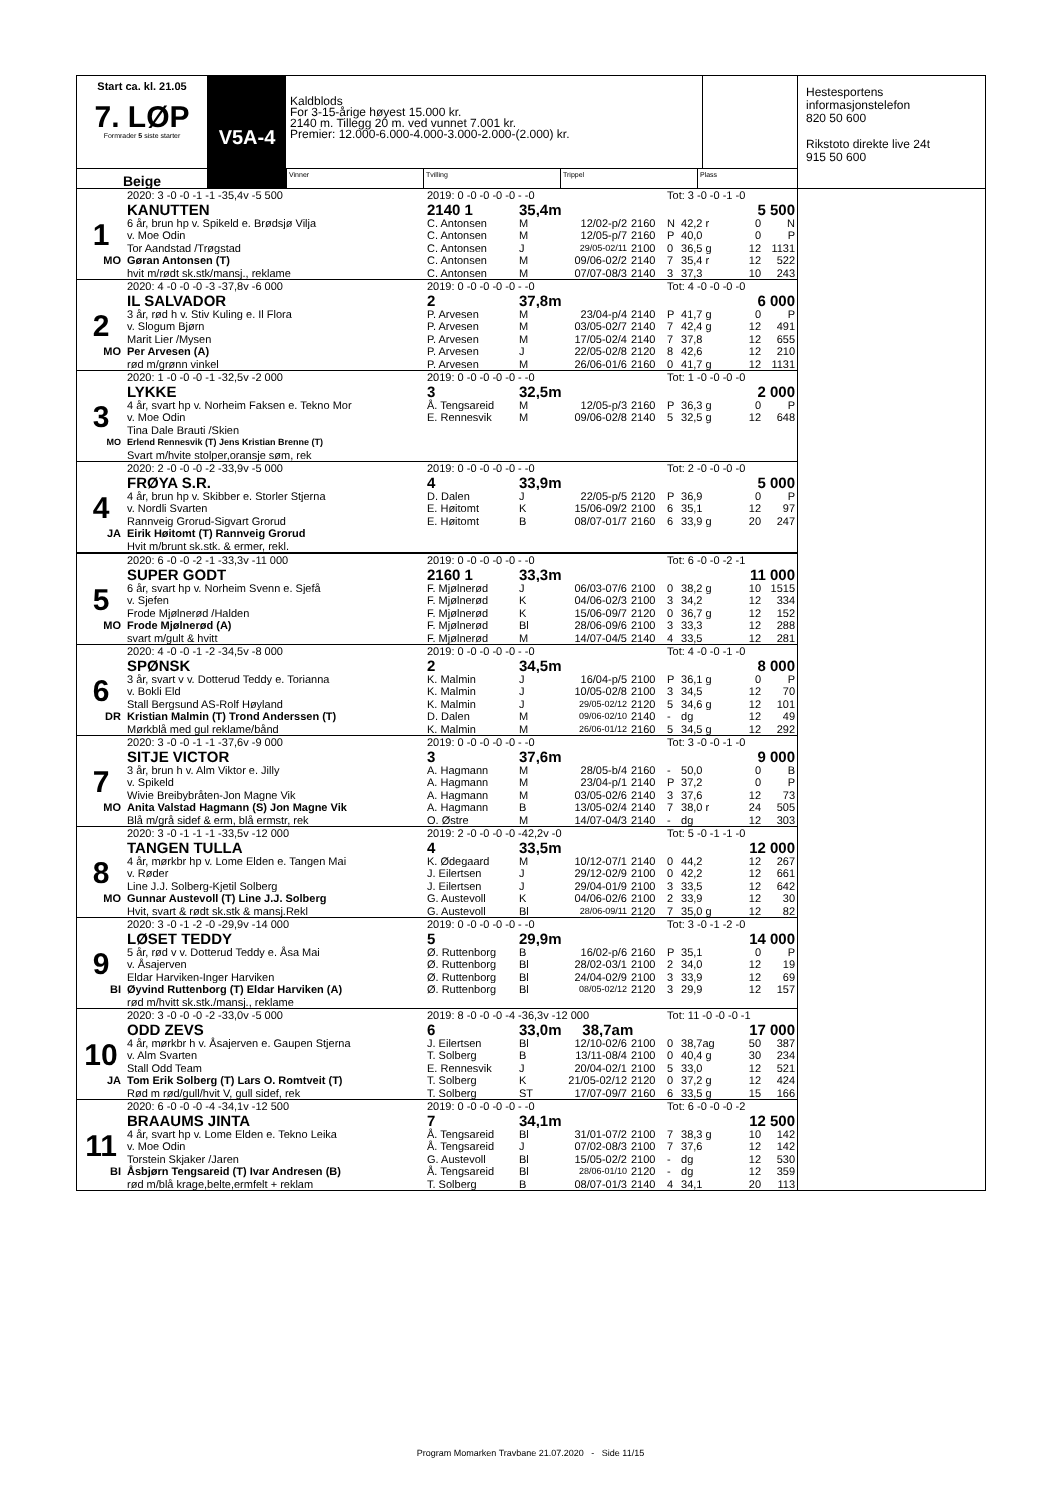Start ca. kl. 21.05
7. LØP
Formrader 5 siste starter
V5A-4
Kaldblods
For 3-15-årige høyest 15.000 kr.
2140 m. Tillegg 20 m. ved vunnet 7.001 kr.
Premier: 12.000-6.000-4.000-3.000-2.000-(2.000) kr.
Beige
Vinner Tvilling Trippel Plass
| | 2020: 3 -0 -0 -1 -1 -35,4v -5 500 | 2019: 0 -0 -0 -0 -0 - -0 | | | | Tot: 3 -0 -0 -1 -0 | | | |
| | KANUTTEN | 2140 1 | 35,4m | | | 5 500 | | | |
| 1 | 6 år, brun hp v. Spikeld e. Brødsjø Vilja | C. Antonsen | M | 12/02-p/2 | 2160 | N | 42,2 r | 0 | N |
| | v. Moe Odin | C. Antonsen | M | 12/05-p/7 | 2160 | P | 40,0 | 0 | P |
| | Tor Aandstad /Trøgstad | C. Antonsen | J | 29/05-02/11 | 2100 | 0 | 36,5 g | 12 | 1131 |
| MO | Gøran Antonsen (T) | C. Antonsen | M | 09/06-02/2 | 2140 | 7 | 35,4 r | 12 | 522 |
| | hvit m/rødt sk.stk/mansj., reklame | C. Antonsen | M | 07/07-08/3 | 2140 | 3 | 37,3 | 10 | 243 |
| | 2020: 4 -0 -0 -0 -3 -37,8v -6 000 | 2019: 0 -0 -0 -0 -0 - -0 | | | | Tot: 4 -0 -0 -0 -0 | | | |
| | IL SALVADOR | 2 | 37,8m | | | 6 000 | | | |
| 2 | 3 år, rød h v. Stiv Kuling e. Il Flora | P. Arvesen | M | 23/04-p/4 | 2140 | P | 41,7 g | 0 | P |
| | v. Slogum Bjørn | P. Arvesen | M | 03/05-02/7 | 2140 | 7 | 42,4 g | 12 | 491 |
| | Marit Lier /Mysen | P. Arvesen | M | 17/05-02/4 | 2140 | 7 | 37,8 | 12 | 655 |
| MO | Per Arvesen (A) | P. Arvesen | J | 22/05-02/8 | 2120 | 8 | 42,6 | 12 | 210 |
| | rød m/grønn vinkel | P. Arvesen | M | 26/06-01/6 | 2160 | 0 | 41,7 g | 12 | 1131 |
| | 2020: 1 -0 -0 -0 -1 -32,5v -2 000 | 2019: 0 -0 -0 -0 -0 - -0 | | | | Tot: 1 -0 -0 -0 -0 | | | |
| | LYKKE | 3 | 32,5m | | | 2 000 | | | |
| 3 | 4 år, svart hp v. Norheim Faksen e. Tekno Mor | Å. Tengsareid | M | 12/05-p/3 | 2160 | P | 36,3 g | 0 | P |
| | v. Moe Odin | E. Rennesvik | M | 09/06-02/8 | 2140 | 5 | 32,5 g | 12 | 648 |
| | Tina Dale Brauti /Skien | | | | | | | | |
| MO | Erlend Rennesvik (T) Jens Kristian Brenne (T) | | | | | | | | |
| | Svart m/hvite stolper,oransje søm, rek | | | | | | | | |
| | 2020: 2 -0 -0 -0 -2 -33,9v -5 000 | 2019: 0 -0 -0 -0 -0 - -0 | | | | Tot: 2 -0 -0 -0 -0 | | | |
| | FRØYA S.R. | 4 | 33,9m | | | 5 000 | | | |
| 4 | 4 år, brun hp v. Skibber e. Storler Stjerna | D. Dalen | J | 22/05-p/5 | 2120 | P | 36,9 | 0 | P |
| | v. Nordli Svarten | E. Høitomt | K | 15/06-09/2 | 2100 | 6 | 35,1 | 12 | 97 |
| | Rannveig Grorud-Sigvart Grorud | E. Høitomt | B | 08/07-01/7 | 2160 | 6 | 33,9 g | 20 | 247 |
| JA | Eirik Høitomt (T) Rannveig Grorud | | | | | | | | |
| | Hvit m/brunt sk.stk. & ermer, rekl. | | | | | | | | |
| | 2020: 6 -0 -0 -2 -1 -33,3v -11 000 | 2019: 0 -0 -0 -0 -0 - -0 | | | | Tot: 6 -0 -0 -2 -1 | | | |
| | SUPER GODT | 2160 1 | 33,3m | | | 11 000 | | | |
| 5 | 6 år, svart hp v. Norheim Svenn e. Sjefå | F. Mjølnerød | J | 06/03-07/6 | 2100 | 0 | 38,2 g | 10 | 1515 |
| | v. Sjefen | F. Mjølnerød | K | 04/06-02/3 | 2100 | 3 | 34,2 | 12 | 334 |
| | Frode Mjølnerød /Halden | F. Mjølnerød | K | 15/06-09/7 | 2120 | 0 | 36,7 g | 12 | 152 |
| MO | Frode Mjølnerød (A) | F. Mjølnerød | Bl | 28/06-09/6 | 2100 | 3 | 33,3 | 12 | 288 |
| | svart m/gult & hvitt | F. Mjølnerød | M | 14/07-04/5 | 2140 | 4 | 33,5 | 12 | 281 |
| | 2020: 4 -0 -0 -1 -2 -34,5v -8 000 | 2019: 0 -0 -0 -0 -0 - -0 | | | | Tot: 4 -0 -0 -1 -0 | | | |
| | SPØNSK | 2 | 34,5m | | | 8 000 | | | |
| 6 | 3 år, svart v v. Dotterud Teddy e. Torianna | K. Malmin | J | 16/04-p/5 | 2100 | P | 36,1 g | 0 | P |
| | v. Bokli Eld | K. Malmin | J | 10/05-02/8 | 2100 | 3 | 34,5 | 12 | 70 |
| | Stall Bergsund AS-Rolf Høyland | K. Malmin | J | 29/05-02/12 | 2120 | 5 | 34,6 g | 12 | 101 |
| DR | Kristian Malmin (T) Trond Anderssen (T) | D. Dalen | M | 09/06-02/10 | 2140 | - | dg | 12 | 49 |
| | Mørkblå med gul reklame/bånd | K. Malmin | M | 26/06-01/12 | 2160 | 5 | 34,5 g | 12 | 292 |
| | 2020: 3 -0 -0 -1 -1 -37,6v -9 000 | 2019: 0 -0 -0 -0 -0 - -0 | | | | Tot: 3 -0 -0 -1 -0 | | | |
| | SITJE VICTOR | 3 | 37,6m | | | 9 000 | | | |
| 7 | 3 år, brun h v. Alm Viktor e. Jilly | A. Hagmann | M | 28/05-b/4 | 2160 | - | 50,0 | 0 | B |
| | v. Spikeld | A. Hagmann | M | 23/04-p/1 | 2140 | P | 37,2 | 0 | P |
| | Wivie Breibybråten-Jon Magne Vik | A. Hagmann | M | 03/05-02/6 | 2140 | 3 | 37,6 | 12 | 73 |
| MO | Anita Valstad Hagmann (S) Jon Magne Vik | A. Hagmann | B | 13/05-02/4 | 2140 | 7 | 38,0 r | 24 | 505 |
| | Blå m/grå sidef & erm, blå ermstr, rek | O. Østre | M | 14/07-04/3 | 2140 | - | dg | 12 | 303 |
| | 2020: 3 -0 -1 -1 -1 -33,5v -12 000 | 2019: 2 -0 -0 -0 -0 -42,2v -0 | | | | Tot: 5 -0 -1 -1 -0 | | | |
| | TANGEN TULLA | 4 | 33,5m | | | 12 000 | | | |
| 8 | 4 år, mørkbr hp v. Lome Elden e. Tangen Mai | K. Ødegaard | M | 10/12-07/1 | 2140 | 0 | 44,2 | 12 | 267 |
| | v. Røder | J. Eilertsen | J | 29/12-02/9 | 2100 | 0 | 42,2 | 12 | 661 |
| | Line J.J. Solberg-Kjetil Solberg | J. Eilertsen | J | 29/04-01/9 | 2100 | 3 | 33,5 | 12 | 642 |
| MO | Gunnar Austevoll (T) Line J.J. Solberg | G. Austevoll | K | 04/06-02/6 | 2100 | 2 | 33,9 | 12 | 30 |
| | Hvit, svart & rødt sk.stk & mansj.Rekl | G. Austevoll | Bl | 28/06-09/11 | 2120 | 7 | 35,0 g | 12 | 82 |
| | 2020: 3 -0 -1 -2 -0 -29,9v -14 000 | 2019: 0 -0 -0 -0 -0 - -0 | | | | Tot: 3 -0 -1 -2 -0 | | | |
| | LØSET TEDDY | 5 | 29,9m | | | 14 000 | | | |
| 9 | 5 år, rød v v. Dotterud Teddy e. Åsa Mai | Ø. Ruttenborg | B | 16/02-p/6 | 2160 | P | 35,1 | 0 | P |
| | v. Åsajerven | Ø. Ruttenborg | Bl | 28/02-03/1 | 2100 | 2 | 34,0 | 12 | 19 |
| | Eldar Harviken-Inger Harviken | Ø. Ruttenborg | Bl | 24/04-02/9 | 2100 | 3 | 33,9 | 12 | 69 |
| BI | Øyvind Ruttenborg (T) Eldar Harviken (A) | Ø. Ruttenborg | Bl | 08/05-02/12 | 2120 | 3 | 29,9 | 12 | 157 |
| | rød m/hvitt sk.stk./mansj., reklame | | | | | | | | |
| | 2020: 3 -0 -0 -0 -2 -33,0v -5 000 | 2019: 8 -0 -0 -0 -4 -36,3v -12 000 | | | | Tot: 11 -0 -0 -0 -1 | | | |
| | ODD ZEVS | 6 | 33,0m 38,7am | | | 17 000 | | | |
| 10 | 4 år, mørkbr h v. Åsajerven e. Gaupen Stjerna | J. Eilertsen | Bl | 12/10-02/6 | 2100 | 0 | 38,7ag | 50 | 387 |
| | v. Alm Svarten | T. Solberg | B | 13/11-08/4 | 2100 | 0 | 40,4 g | 30 | 234 |
| | Stall Odd Team | E. Rennesvik | J | 20/04-02/1 | 2100 | 5 | 33,0 | 12 | 521 |
| JA | Tom Erik Solberg (T) Lars O. Romtveit (T) | T. Solberg | K | 21/05-02/12 | 2120 | 0 | 37,2 g | 12 | 424 |
| | Rød m rød/gull/hvit V, gull sidef, rek | T. Solberg | ST | 17/07-09/7 | 2160 | 6 | 33,5 g | 15 | 166 |
| | 2020: 6 -0 -0 -0 -4 -34,1v -12 500 | 2019: 0 -0 -0 -0 -0 - -0 | | | | Tot: 6 -0 -0 -0 -2 | | | |
| | BRAAUMS JINTA | 7 | 34,1m | | | 12 500 | | | |
| 11 | 4 år, svart hp v. Lome Elden e. Tekno Leika | Å. Tengsareid | Bl | 31/01-07/2 | 2100 | 7 | 38,3 g | 10 | 142 |
| | v. Moe Odin | Å. Tengsareid | J | 07/02-08/3 | 2100 | 7 | 37,6 | 12 | 142 |
| | Torstein Skjaker /Jaren | G. Austevoll | Bl | 15/05-02/2 | 2100 | - | dg | 12 | 530 |
| BI | Åsbjørn Tengsareid (T) Ivar Andresen (B) | Å. Tengsareid | Bl | 28/06-01/10 | 2120 | - | dg | 12 | 359 |
| | rød m/blå krage,belte,ermfelt + reklam | T. Solberg | B | 08/07-01/3 | 2140 | 4 | 34,1 | 20 | 113 |
Hestesportens
informasjonstelefon
820 50 600
Rikstoto direkte live 24t
915 50 600
Program Momarken Travbane 21.07.2020 - Side 11/15